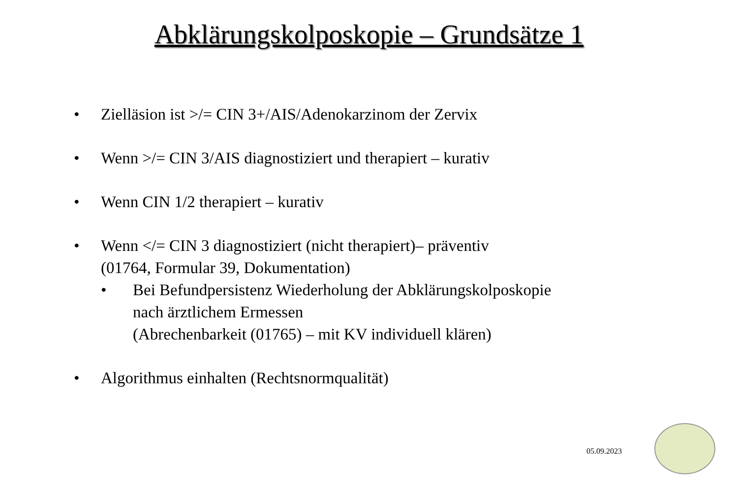Abklärungskolposkopie – Grundsätze 1
• Zielläsion ist >/= CIN 3+/AIS/Adenokarzinom der Zervix
• Wenn >/= CIN 3/AIS diagnostiziert und therapiert – kurativ
• Wenn CIN 1/2 therapiert – kurativ
• Wenn </= CIN 3 diagnostiziert (nicht therapiert)– präventiv
(01764, Formular 39, Dokumentation)
• Bei Befundpersistenz Wiederholung der Abklärungskolposkopie
nach ärztlichem Ermessen
(Abrechenbarkeit (01765) – mit KV individuell klären)
• Algorithmus einhalten (Rechtsnormqualität)
05.09.2023